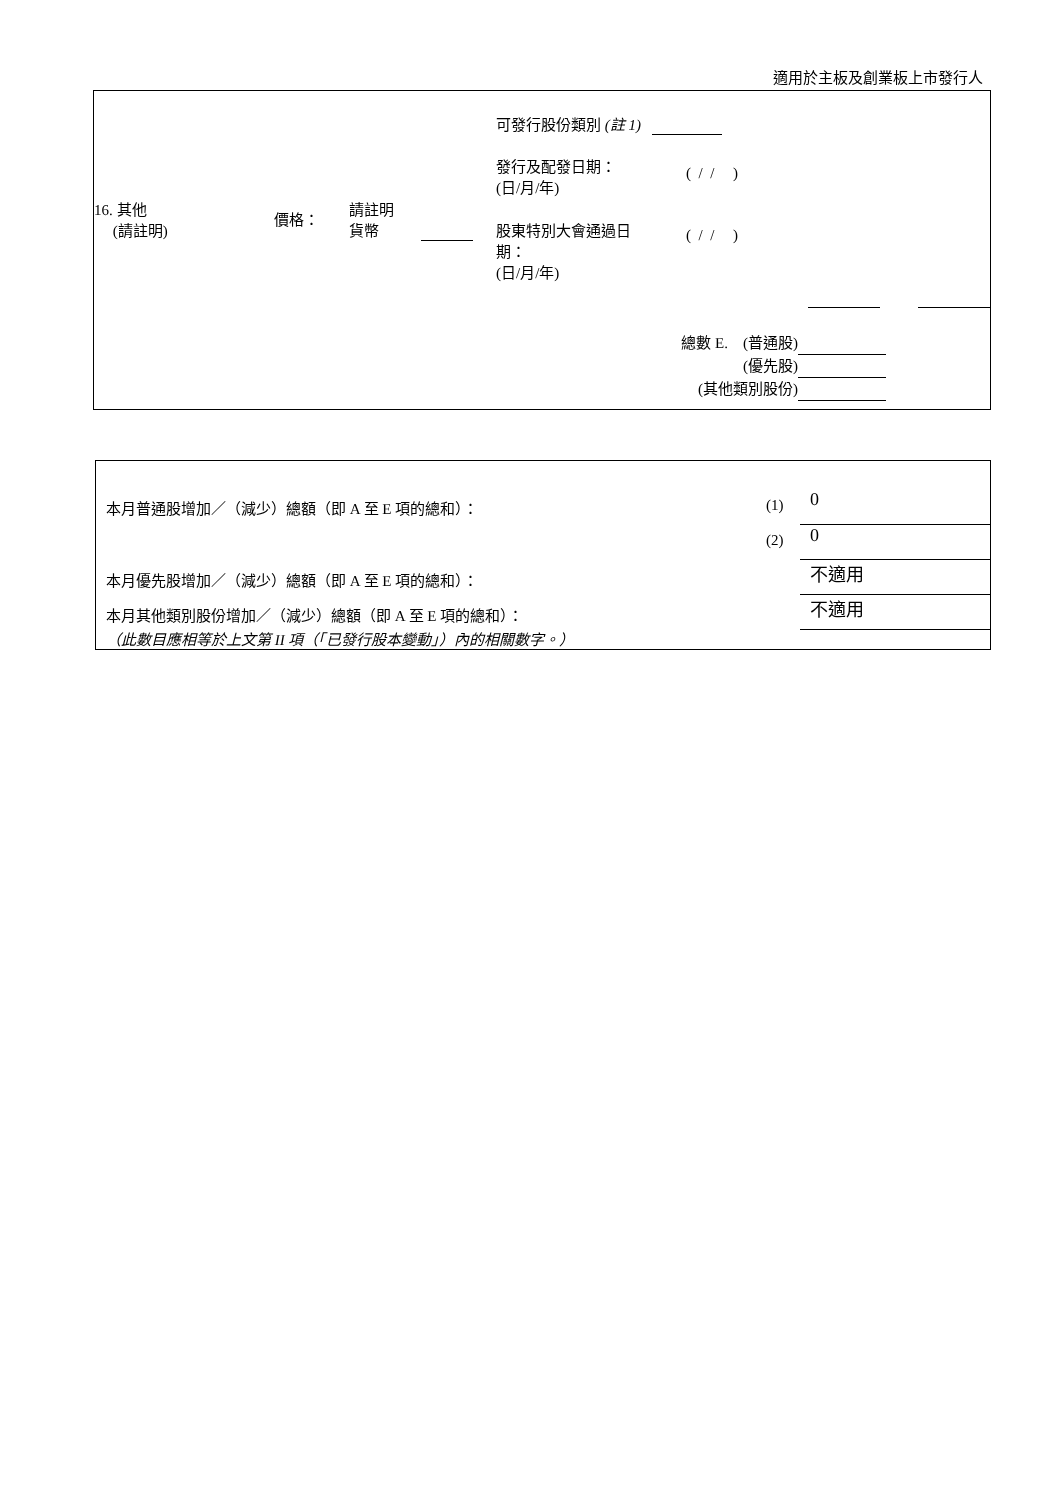適用於主板及創業板上市發行人
| 16. 其他 (請註明) | 價格： | 請註明 貨幣 | | 可發行股份類別 (註 1) 發行及配發日期： (日/月/年) ( / / ) 股東特別大會通過日 期： (日/月/年) ( / / ) |
總數 E. (普通股)
(優先股)
(其他類別股份)
| 本月普通股增加／（減少）總額（即 A 至 E 項的總和）： | (1) | 0 |
| | (2) | 0 |
| 本月優先股增加／（減少）總額（即 A 至 E 項的總和）： | | 不適用 |
| 本月其他類別股份增加／（減少）總額（即 A 至 E 項的總和）： | | 不適用 |
（此數目應相等於上文第 II 項（「已發行股本變動」）內的相關數字。）